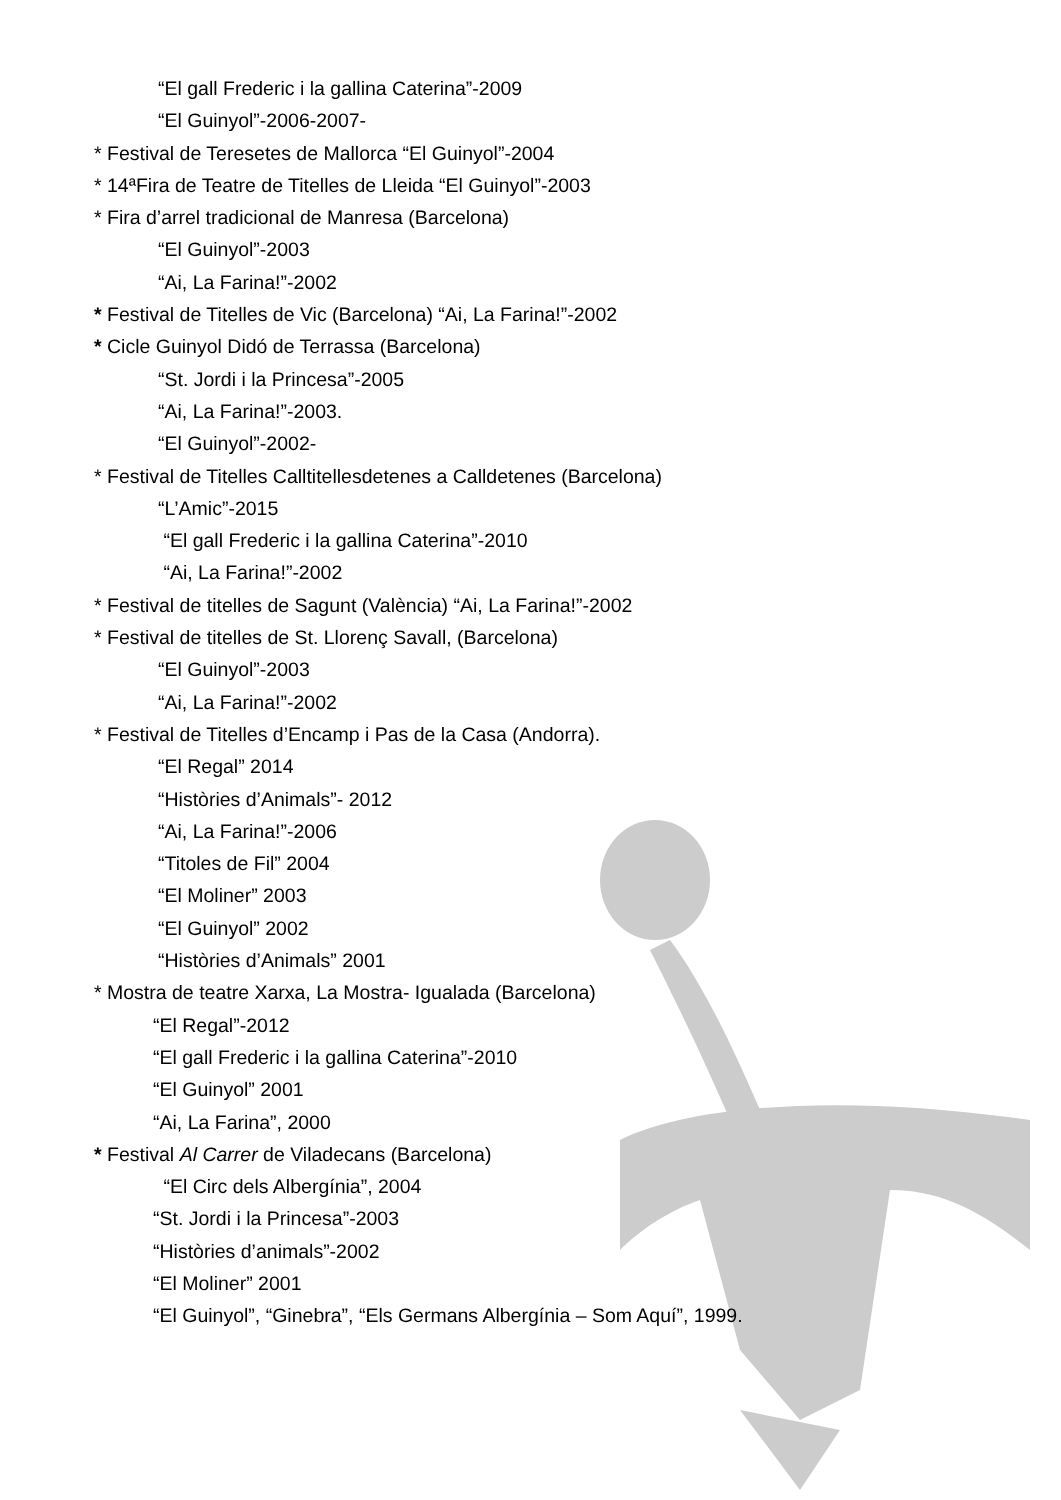“El gall Frederic i la gallina Caterina”-2009
“El Guinyol”-2006-2007-
* Festival de Teresetes de Mallorca “El Guinyol”-2004
* 14ªFira de Teatre de Titelles de Lleida “El Guinyol”-2003
* Fira d’arrel tradicional de Manresa (Barcelona)
“El Guinyol”-2003
“Ai, La Farina!”-2002
* Festival de Titelles de Vic (Barcelona) “Ai, La Farina!”-2002
* Cicle Guinyol Didó de Terrassa (Barcelona)
“St. Jordi i la Princesa”-2005
“Ai, La Farina!”-2003.
“El Guinyol”-2002-
* Festival de Titelles Calltitellesdetenes a Calldetenes (Barcelona)
“L’Amic”-2015
“El gall Frederic i la gallina Caterina”-2010
“Ai, La Farina!”-2002
* Festival de titelles de Sagunt (València) “Ai, La Farina!”-2002
* Festival de titelles de St. Llorenç Savall, (Barcelona)
“El Guinyol”-2003
“Ai, La Farina!”-2002
* Festival de Titelles d’Encamp i Pas de la Casa (Andorra).
“El Regal” 2014
“Històries d’Animals”- 2012
“Ai, La Farina!”-2006
“Titoles de Fil” 2004
“El Moliner” 2003
“El Guinyol” 2002
“Històries d’Animals” 2001
* Mostra de teatre Xarxa, La Mostra- Igualada (Barcelona)
“El Regal”-2012
“El gall Frederic i la gallina Caterina”-2010
“El Guinyol” 2001
“Ai, La Farina”, 2000
* Festival Al Carrer de Viladecans (Barcelona)
“El Circ dels Albergínia”, 2004
“St. Jordi i la Princesa”-2003
“Històries d’animals”-2002
“El Moliner” 2001
“El Guinyol”, “Ginebra”, “Els Germans Albergínia – Som Aquí”, 1999.